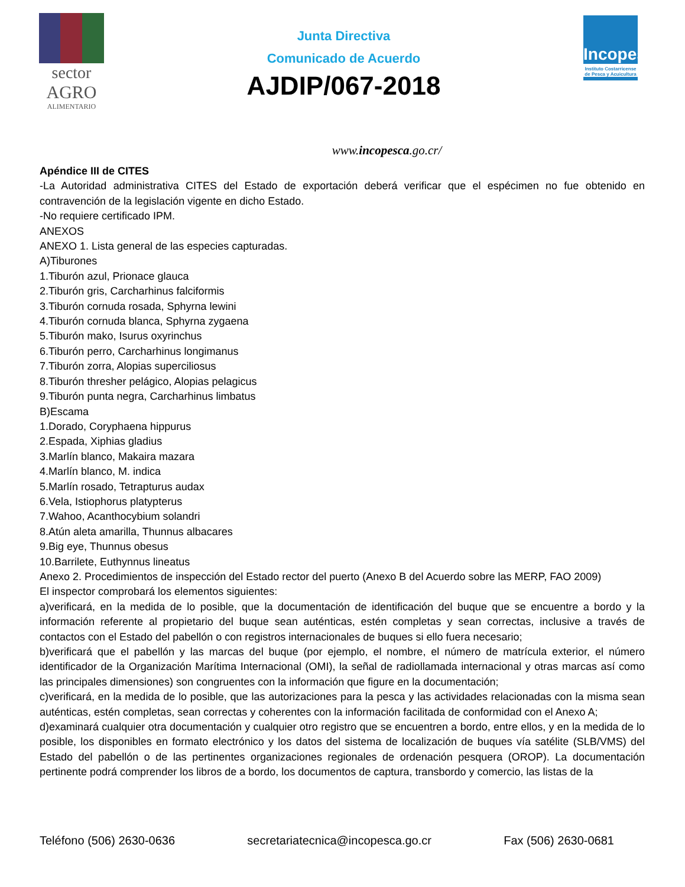sector
AGRO
ALIMENTARIO
Junta Directiva
Comunicado de Acuerdo
AJDIP/067-2018
Incopesca
Instituto Costarricense de Pesca y Acuicultura
www.incopesca.go.cr/
Apéndice III de CITES
-La Autoridad administrativa CITES del Estado de exportación deberá verificar que el espécimen no fue obtenido en contravención de la legislación vigente en dicho Estado.
-No requiere certificado IPM.
ANEXOS
ANEXO 1. Lista general de las especies capturadas.
A)Tiburones
1.Tiburón azul, Prionace glauca
2.Tiburón gris, Carcharhinus falciformis
3.Tiburón cornuda rosada, Sphyrna lewini
4.Tiburón cornuda blanca, Sphyrna zygaena
5.Tiburón mako, Isurus oxyrinchus
6.Tiburón perro, Carcharhinus longimanus
7.Tiburón zorra, Alopias superciliosus
8.Tiburón thresher pelágico, Alopias pelagicus
9.Tiburón punta negra, Carcharhinus limbatus
B)Escama
1.Dorado, Coryphaena hippurus
2.Espada, Xiphias gladius
3.Marlín blanco, Makaira mazara
4.Marlín blanco, M. indica
5.Marlín rosado, Tetrapturus audax
6.Vela, Istiophorus platypterus
7.Wahoo, Acanthocybium solandri
8.Atún aleta amarilla, Thunnus albacares
9.Big eye, Thunnus obesus
10.Barrilete, Euthynnus lineatus
Anexo 2. Procedimientos de inspección del Estado rector del puerto (Anexo B del Acuerdo sobre las MERP, FAO 2009)
El inspector comprobará los elementos siguientes:
a)verificará, en la medida de lo posible, que la documentación de identificación del buque que se encuentre a bordo y la información referente al propietario del buque sean auténticas, estén completas y sean correctas, inclusive a través de contactos con el Estado del pabellón o con registros internacionales de buques si ello fuera necesario;
b)verificará que el pabellón y las marcas del buque (por ejemplo, el nombre, el número de matrícula exterior, el número identificador de la Organización Marítima Internacional (OMI), la señal de radiollamada internacional y otras marcas así como las principales dimensiones) son congruentes con la información que figure en la documentación;
c)verificará, en la medida de lo posible, que las autorizaciones para la pesca y las actividades relacionadas con la misma sean auténticas, estén completas, sean correctas y coherentes con la información facilitada de conformidad con el Anexo A;
d)examinará cualquier otra documentación y cualquier otro registro que se encuentren a bordo, entre ellos, y en la medida de lo posible, los disponibles en formato electrónico y los datos del sistema de localización de buques vía satélite (SLB/VMS) del Estado del pabellón o de las pertinentes organizaciones regionales de ordenación pesquera (OROP). La documentación pertinente podrá comprender los libros de a bordo, los documentos de captura, transbordo y comercio, las listas de la
Teléfono (506) 2630-0636 secretariatecnica@incopesca.go.cr Fax (506) 2630-0681